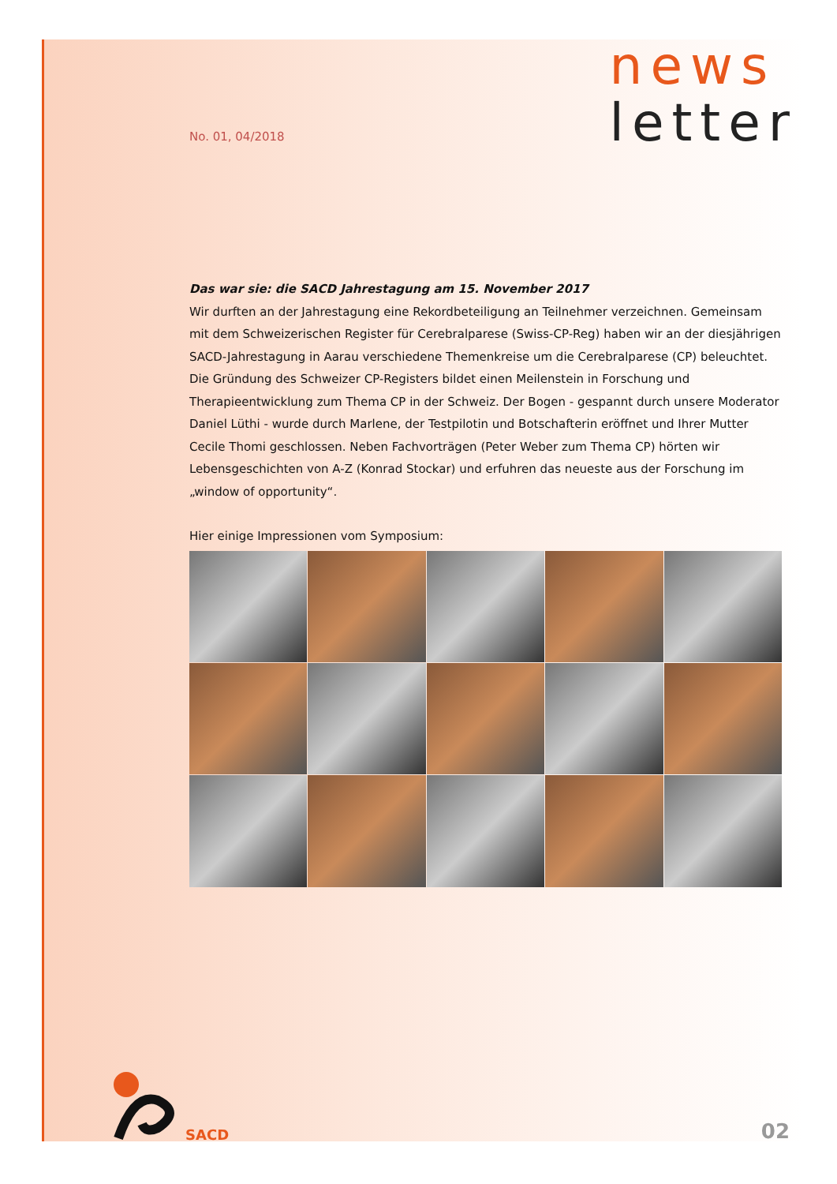No. 01, 04/2018
news
letter
Das war sie: die SACD Jahrestagung am 15. November 2017
Wir durften an der Jahrestagung eine Rekordbeteiligung an Teilnehmer verzeichnen. Gemeinsam mit dem Schweizerischen Register für Cerebralparese (Swiss-CP-Reg) haben wir an der diesjährigen SACD-Jahrestagung in Aarau verschiedene Themenkreise um die Cerebralparese (CP) beleuchtet. Die Gründung des Schweizer CP-Registers bildet einen Meilenstein in Forschung und Therapieentwicklung zum Thema CP in der Schweiz. Der Bogen - gespannt durch unsere Moderator Daniel Lüthi - wurde durch Marlene, der Testpilotin und Botschafterin eröffnet und Ihrer Mutter Cecile Thomi geschlossen. Neben Fachvorträgen (Peter Weber zum Thema CP) hörten wir Lebensgeschichten von A-Z (Konrad Stockar) und erfuhren das neueste aus der Forschung im „window of opportunity“.
Hier einige Impressionen vom Symposium:
SACD
02